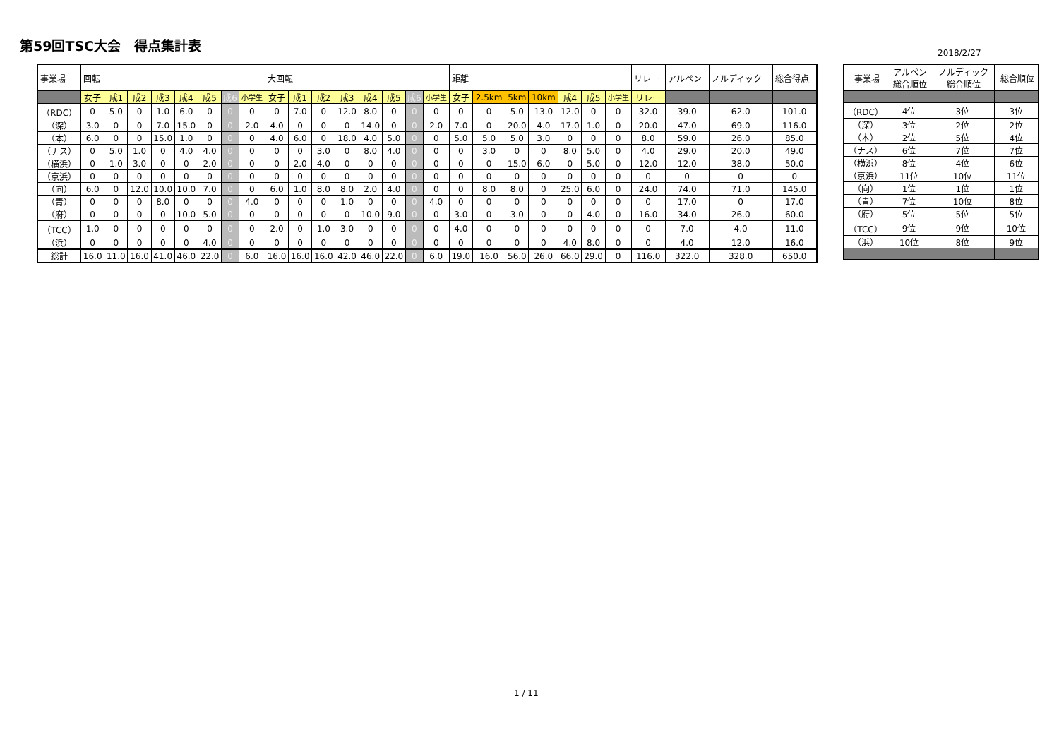第59回TSC大会　得点集計表
2018/2/27
| 事業場 | 回転 | | | | | | | | 大回転 | | | | | | | | 距離 | | | | | | | リレー | アルペン | ノルディック | 総合得点 |
| --- | --- | --- | --- | --- | --- | --- | --- | --- | --- | --- | --- | --- | --- | --- | --- | --- | --- | --- | --- | --- | --- | --- | --- | --- | --- | --- | --- |
| | 女子 | 成1 | 成2 | 成3 | 成4 | 成5 | 成6 | 小学生 | 女子 | 成1 | 成2 | 成3 | 成4 | 成5 | 成6 | 小学生 | 女子 | 2.5km | 5km | 10km | 成4 | 成5 | 小学生 | リレー | | | |
| （RDC） | 0 | 5.0 | 0 | 1.0 | 6.0 | 0 | 0 | 0 | 0 | 7.0 | 0 | 12.0 | 8.0 | 0 | 0 | 0 | 0 | 0 | 5.0 | 13.0 | 12.0 | 0 | 0 | 32.0 | 39.0 | 62.0 | 101.0 |
| （深） | 3.0 | 0 | 0 | 7.0 | 15.0 | 0 | 0 | 2.0 | 4.0 | 0 | 0 | 0 | 14.0 | 0 | 0 | 2.0 | 7.0 | 0 | 20.0 | 4.0 | 17.0 | 1.0 | 0 | 20.0 | 47.0 | 69.0 | 116.0 |
| （本） | 6.0 | 0 | 0 | 15.0 | 1.0 | 0 | 0 | 0 | 4.0 | 6.0 | 0 | 18.0 | 4.0 | 5.0 | 0 | 0 | 5.0 | 5.0 | 5.0 | 3.0 | 0 | 0 | 0 | 8.0 | 59.0 | 26.0 | 85.0 |
| （ナス） | 0 | 5.0 | 1.0 | 0 | 4.0 | 4.0 | 0 | 0 | 0 | 0 | 3.0 | 0 | 8.0 | 4.0 | 0 | 0 | 0 | 3.0 | 0 | 0 | 8.0 | 5.0 | 0 | 4.0 | 29.0 | 20.0 | 49.0 |
| （横浜） | 0 | 1.0 | 3.0 | 0 | 0 | 2.0 | 0 | 0 | 0 | 2.0 | 4.0 | 0 | 0 | 0 | 0 | 0 | 0 | 0 | 15.0 | 6.0 | 0 | 5.0 | 0 | 12.0 | 12.0 | 38.0 | 50.0 |
| （京浜） | 0 | 0 | 0 | 0 | 0 | 0 | 0 | 0 | 0 | 0 | 0 | 0 | 0 | 0 | 0 | 0 | 0 | 0 | 0 | 0 | 0 | 0 | 0 | 0 | 0 | 0 | 0 |
| （向） | 6.0 | 0 | 12.0 | 10.0 | 10.0 | 7.0 | 0 | 0 | 6.0 | 1.0 | 8.0 | 8.0 | 2.0 | 4.0 | 0 | 0 | 0 | 8.0 | 8.0 | 0 | 25.0 | 6.0 | 0 | 24.0 | 74.0 | 71.0 | 145.0 |
| （青） | 0 | 0 | 0 | 8.0 | 0 | 0 | 0 | 4.0 | 0 | 0 | 0 | 1.0 | 0 | 0 | 0 | 4.0 | 0 | 0 | 0 | 0 | 0 | 0 | 0 | 0 | 17.0 | 0 | 17.0 |
| （府） | 0 | 0 | 0 | 0 | 10.0 | 5.0 | 0 | 0 | 0 | 0 | 0 | 0 | 10.0 | 9.0 | 0 | 0 | 3.0 | 0 | 3.0 | 0 | 0 | 4.0 | 0 | 16.0 | 34.0 | 26.0 | 60.0 |
| （TCC） | 1.0 | 0 | 0 | 0 | 0 | 0 | 0 | 0 | 2.0 | 0 | 1.0 | 3.0 | 0 | 0 | 0 | 0 | 4.0 | 0 | 0 | 0 | 0 | 0 | 0 | 0 | 7.0 | 4.0 | 11.0 |
| （浜） | 0 | 0 | 0 | 0 | 0 | 4.0 | 0 | 0 | 0 | 0 | 0 | 0 | 0 | 0 | 0 | 0 | 0 | 0 | 0 | 0 | 4.0 | 8.0 | 0 | 0 | 4.0 | 12.0 | 16.0 |
| 総計 | 16.0 | 11.0 | 16.0 | 41.0 | 46.0 | 22.0 | 0 | 6.0 | 16.0 | 16.0 | 16.0 | 42.0 | 46.0 | 22.0 | 0 | 6.0 | 19.0 | 16.0 | 56.0 | 26.0 | 66.0 | 29.0 | 0 | 116.0 | 322.0 | 328.0 | 650.0 |
| 事業場 | アルペン 総合順位 | ノルディック 総合順位 | 総合順位 |
| --- | --- | --- | --- |
| （RDC） | 4位 | 3位 | 3位 |
| （深） | 3位 | 2位 | 2位 |
| （本） | 2位 | 5位 | 4位 |
| （ナス） | 6位 | 7位 | 7位 |
| （横浜） | 8位 | 4位 | 6位 |
| （京浜） | 11位 | 10位 | 11位 |
| （向） | 1位 | 1位 | 1位 |
| （青） | 7位 | 10位 | 8位 |
| （府） | 5位 | 5位 | 5位 |
| （TCC） | 9位 | 9位 | 10位 |
| （浜） | 10位 | 8位 | 9位 |
1 / 11